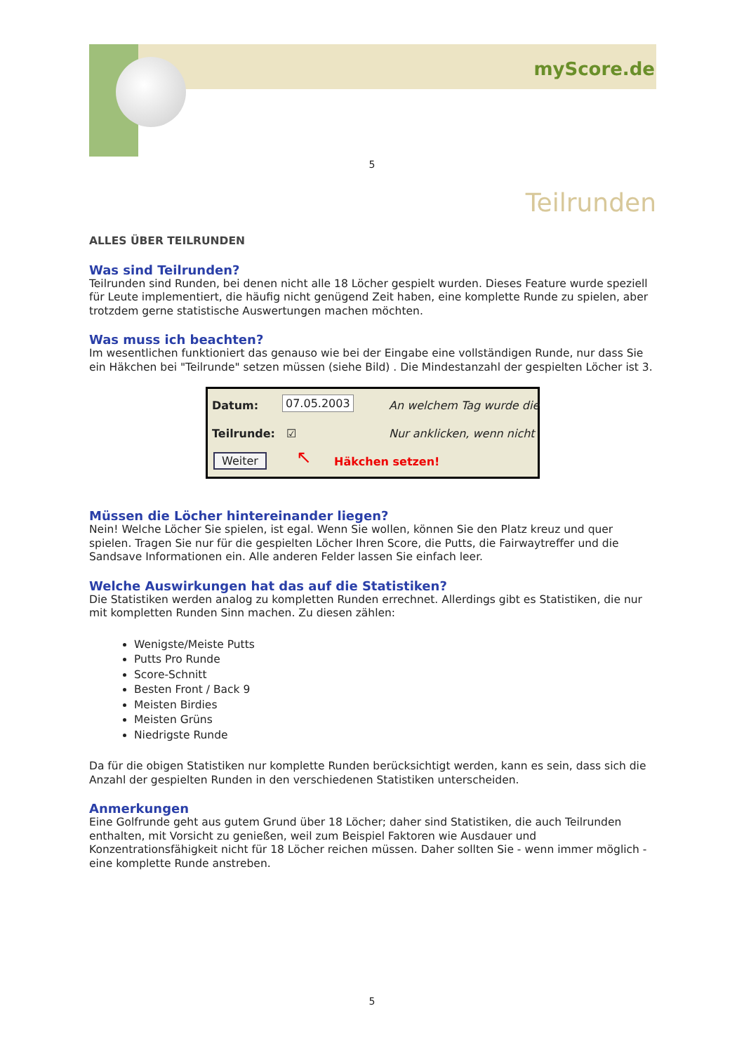myScore.de
5
Teilrunden
ALLES ÜBER TEILRUNDEN
Was sind Teilrunden?
Teilrunden sind Runden, bei denen nicht alle 18 Löcher gespielt wurden. Dieses Feature wurde speziell für Leute implementiert, die häufig nicht genügend Zeit haben, eine komplette Runde zu spielen, aber trotzdem gerne statistische Auswertungen machen möchten.
Was muss ich beachten?
Im wesentlichen funktioniert das genauso wie bei der Eingabe eine vollständigen Runde, nur dass Sie ein Häkchen bei "Teilrunde" setzen müssen (siehe Bild) . Die Mindestanzahl der gespielten Löcher ist 3.
Datum: 07.05.2003 An welchem Tag wurde die
Teilrunde: ☑ Nur anklicken, wenn nicht
Weiter ↖ Häkchen setzen!
Müssen die Löcher hintereinander liegen?
Nein! Welche Löcher Sie spielen, ist egal. Wenn Sie wollen, können Sie den Platz kreuz und quer spielen. Tragen Sie nur für die gespielten Löcher Ihren Score, die Putts, die Fairwaytreffer und die Sandsave Informationen ein. Alle anderen Felder lassen Sie einfach leer.
Welche Auswirkungen hat das auf die Statistiken?
Die Statistiken werden analog zu kompletten Runden errechnet. Allerdings gibt es Statistiken, die nur mit kompletten Runden Sinn machen. Zu diesen zählen:
Wenigste/Meiste Putts
Putts Pro Runde
Score-Schnitt
Besten Front / Back 9
Meisten Birdies
Meisten Grüns
Niedrigste Runde
Da für die obigen Statistiken nur komplette Runden berücksichtigt werden, kann es sein, dass sich die Anzahl der gespielten Runden in den verschiedenen Statistiken unterscheiden.
Anmerkungen
Eine Golfrunde geht aus gutem Grund über 18 Löcher; daher sind Statistiken, die auch Teilrunden enthalten, mit Vorsicht zu genießen, weil zum Beispiel Faktoren wie Ausdauer und Konzentrationsfähigkeit nicht für 18 Löcher reichen müssen. Daher sollten Sie - wenn immer möglich - eine komplette Runde anstreben.
5